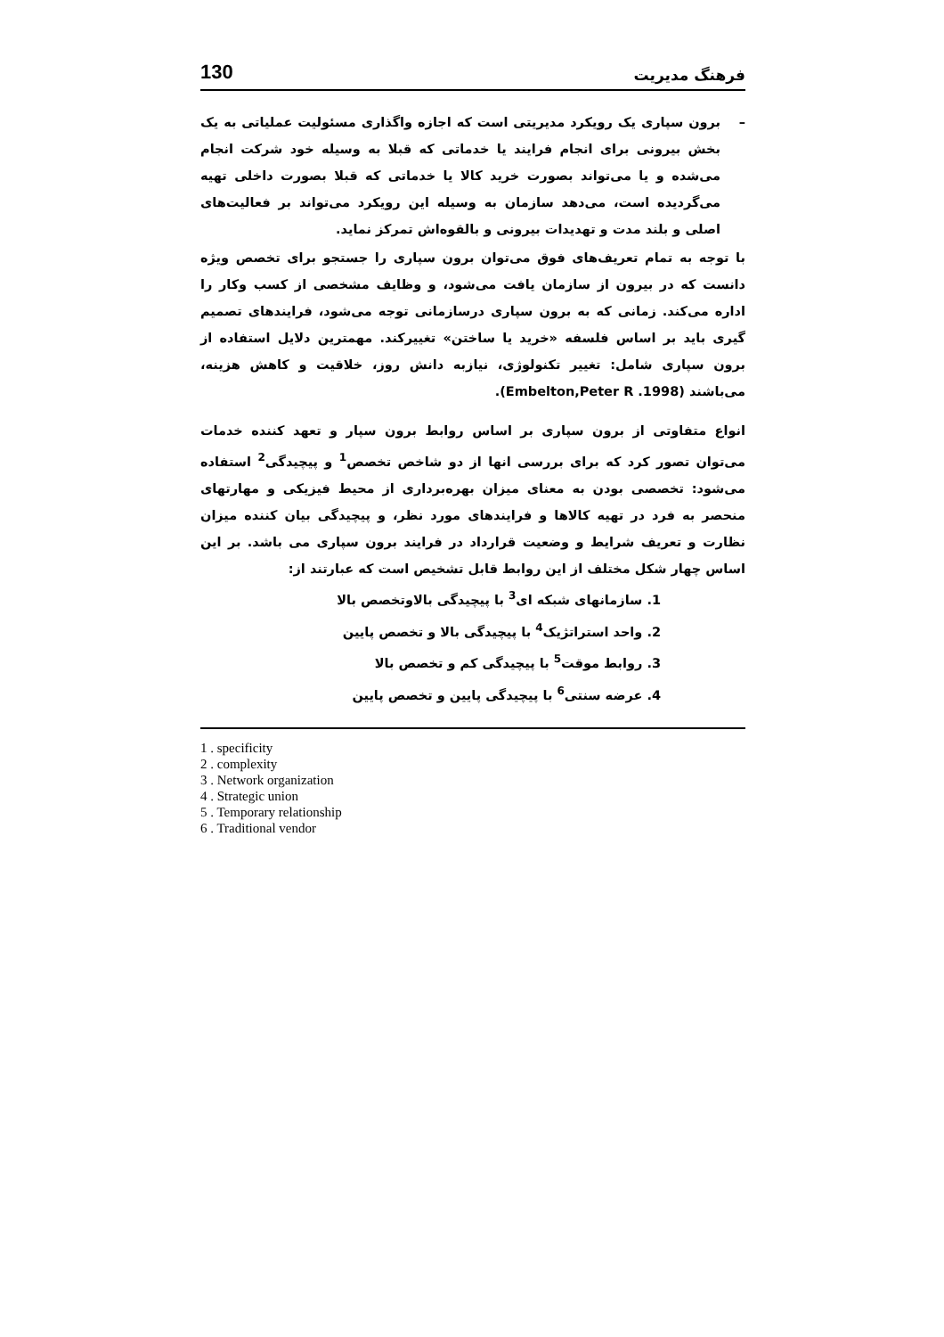فرهنگ مدیریت 130
– برون سپاری یک رویکرد مدیریتی است که اجازه واگذاری مسئولیت عملیاتی به یک بخش بیرونی برای انجام فرایند یا خدماتی که قبلا به وسیله خود شرکت انجام می‌شده و یا می‌تواند بصورت خرید کالا یا خدماتی که قبلا بصورت داخلی تهیه می‌گردیده است، می‌دهد سازمان به وسیله این رویکرد می‌تواند بر فعالیت‌های اصلی و بلند مدت و تهدیدات بیرونی و بالقوه‌اش تمرکز نماید.
با توجه به تمام تعریف‌های فوق می‌توان برون سپاری را جستجو برای تخصص ویژه دانست که در بیرون از سازمان یافت می‌شود، و وظایف مشخصی از کسب وکار را اداره می‌کند. زمانی که به برون سپاری درسازمانی توجه می‌شود، فرایندهای تصمیم گیری باید بر اساس فلسفه «خرید یا ساختن» تغییرکند. مهمترین دلایل استفاده از برون سپاری شامل: تغییر تکنولوژی، نیازبه دانش روز، خلاقیت و کاهش هزینه، می‌باشند (Embelton,Peter R .1998).
انواع متفاوتی از برون سپاری بر اساس روابط برون سپار و تعهد کننده خدمات می‌توان تصور کرد که برای بررسی انها از دو شاخص تخصص<sup>1</sup> و پیچیدگی<sup>2</sup> استفاده می‌شود: تخصصی بودن به معنای میزان بهره‌برداری از محیط فیزیکی و مهارتهای منحصر به فرد در تهیه کالاها و فرایندهای مورد نظر، و پیچیدگی بیان کننده میزان نظارت و تعریف شرایط و وضعیت قرارداد در فرایند برون سپاری می باشد. بر این اساس چهار شکل مختلف از این روابط قابل تشخیص است که عبارتند از:
1. سازمانهای شبکه ای<sup>3</sup> با پیچیدگی بالاوتخصص بالا
2. واحد استراتژیک<sup>4</sup> با پیچیدگی بالا و تخصص پایین
3. روابط موقت<sup>5</sup> با پیچیدگی کم و تخصص بالا
4. عرضه سنتی<sup>6</sup> با پیچیدگی پایین و تخصص پایین
1 . specificity
2 . complexity
3 . Network organization
4 . Strategic union
5 . Temporary relationship
6 . Traditional vendor